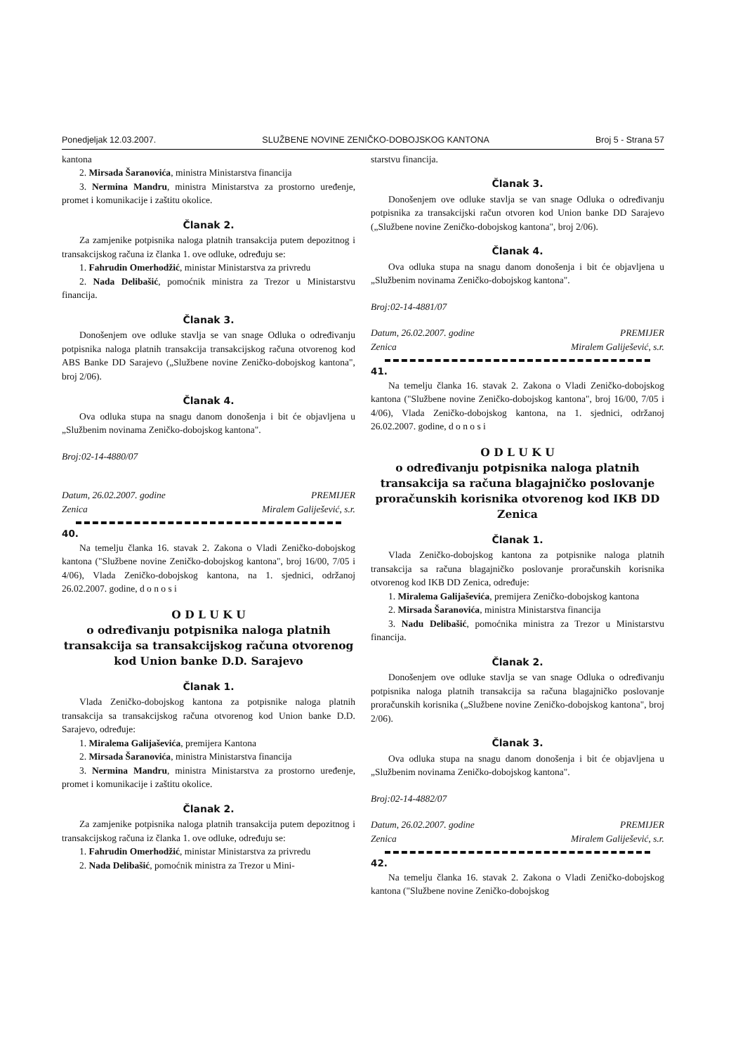Ponedjeljak 12.03.2007. SLUŽBENE NOVINE ZENIČKO-DOBOJSKOG KANTONA Broj 5 - Strana 57
kantona
2. Mirsada Šaranovića, ministra Ministarstva financija
3. Nermina Mandru, ministra Ministarstva za prostorno uređenje, promet i komunikacije i zaštitu okolice.
Članak 2.
Za zamjenike potpisnika naloga platnih transakcija putem depozitnog i transakcijskog računa iz članka 1. ove odluke, određuju se:
1. Fahrudin Omerhodžić, ministar Ministarstva za privredu
2. Nada Delibašić, pomoćnik ministra za Trezor u Ministarstvu financija.
Članak 3.
Donošenjem ove odluke stavlja se van snage Odluka o određivanju potpisnika naloga platnih transakcija transakcijskog računa otvorenog kod ABS Banke DD Sarajevo („Službene novine Zeničko-dobojskog kantona", broj 2/06).
Članak 4.
Ova odluka stupa na snagu danom donošenja i bit će objavljena u „Službenim novinama Zeničko-dobojskog kantona".
Broj:02-14-4880/07
Datum, 26.02.2007. godine PREMIJER
Zenica Miralem Galiješević, s.r.
40.
Na temelju članka 16. stavak 2. Zakona o Vladi Zeničko-dobojskog kantona ("Službene novine Zeničko-dobojskog kantona", broj 16/00, 7/05 i 4/06), Vlada Zeničko-dobojskog kantona, na 1. sjednici, održanoj 26.02.2007. godine, d o n o s i
O D L U K U
o određivanju potpisnika naloga platnih transakcija sa transakcijskog računa otvorenog kod Union banke D.D. Sarajevo
Članak 1.
Vlada Zeničko-dobojskog kantona za potpisnike naloga platnih transakcija sa transakcijskog računa otvorenog kod Union banke D.D. Sarajevo, određuje:
1. Miralema Galijaševića, premijera Kantona
2. Mirsada Šaranovića, ministra Ministarstva financija
3. Nermina Mandru, ministra Ministarstva za prostorno uređenje, promet i komunikacije i zaštitu okolice.
Članak 2.
Za zamjenike potpisnika naloga platnih transakcija putem depozitnog i transakcijskog računa iz članka 1. ove odluke, određuju se:
1. Fahrudin Omerhodžić, ministar Ministarstva za privredu
2. Nada Delibašić, pomoćnik ministra za Trezor u Mini-
starstvu financija.
Članak 3.
Donošenjem ove odluke stavlja se van snage Odluka o određivanju potpisnika za transakcijski račun otvoren kod Union banke DD Sarajevo („Službene novine Zeničko-dobojskog kantona", broj 2/06).
Članak 4.
Ova odluka stupa na snagu danom donošenja i bit će objavljena u „Službenim novinama Zeničko-dobojskog kantona".
Broj:02-14-4881/07
Datum, 26.02.2007. godine PREMIJER
Zenica Miralem Galiješević, s.r.
41.
Na temelju članka 16. stavak 2. Zakona o Vladi Zeničko-dobojskog kantona ("Službene novine Zeničko-dobojskog kantona", broj 16/00, 7/05 i 4/06), Vlada Zeničko-dobojskog kantona, na 1. sjednici, održanoj 26.02.2007. godine, d o n o s i
O D L U K U
o određivanju potpisnika naloga platnih transakcija sa računa blagajničko poslovanje proračunskih korisnika otvorenog kod IKB DD Zenica
Članak 1.
Vlada Zeničko-dobojskog kantona za potpisnike naloga platnih transakcija sa računa blagajničko poslovanje proračunskih korisnika otvorenog kod IKB DD Zenica, određuje:
1. Miralema Galijaševića, premijera Zeničko-dobojskog kantona
2. Mirsada Šaranovića, ministra Ministarstva financija
3. Nadu Delibašić, pomoćnika ministra za Trezor u Ministarstvu financija.
Članak 2.
Donošenjem ove odluke stavlja se van snage Odluka o određivanju potpisnika naloga platnih transakcija sa računa blagajničko poslovanje proračunskih korisnika („Službene novine Zeničko-dobojskog kantona", broj 2/06).
Članak 3.
Ova odluka stupa na snagu danom donošenja i bit će objavljena u „Službenim novinama Zeničko-dobojskog kantona".
Broj:02-14-4882/07
Datum, 26.02.2007. godine PREMIJER
Zenica Miralem Galiješević, s.r.
42.
Na temelju članka 16. stavak 2. Zakona o Vladi Zeničko-dobojskog kantona ("Službene novine Zeničko-dobojskog